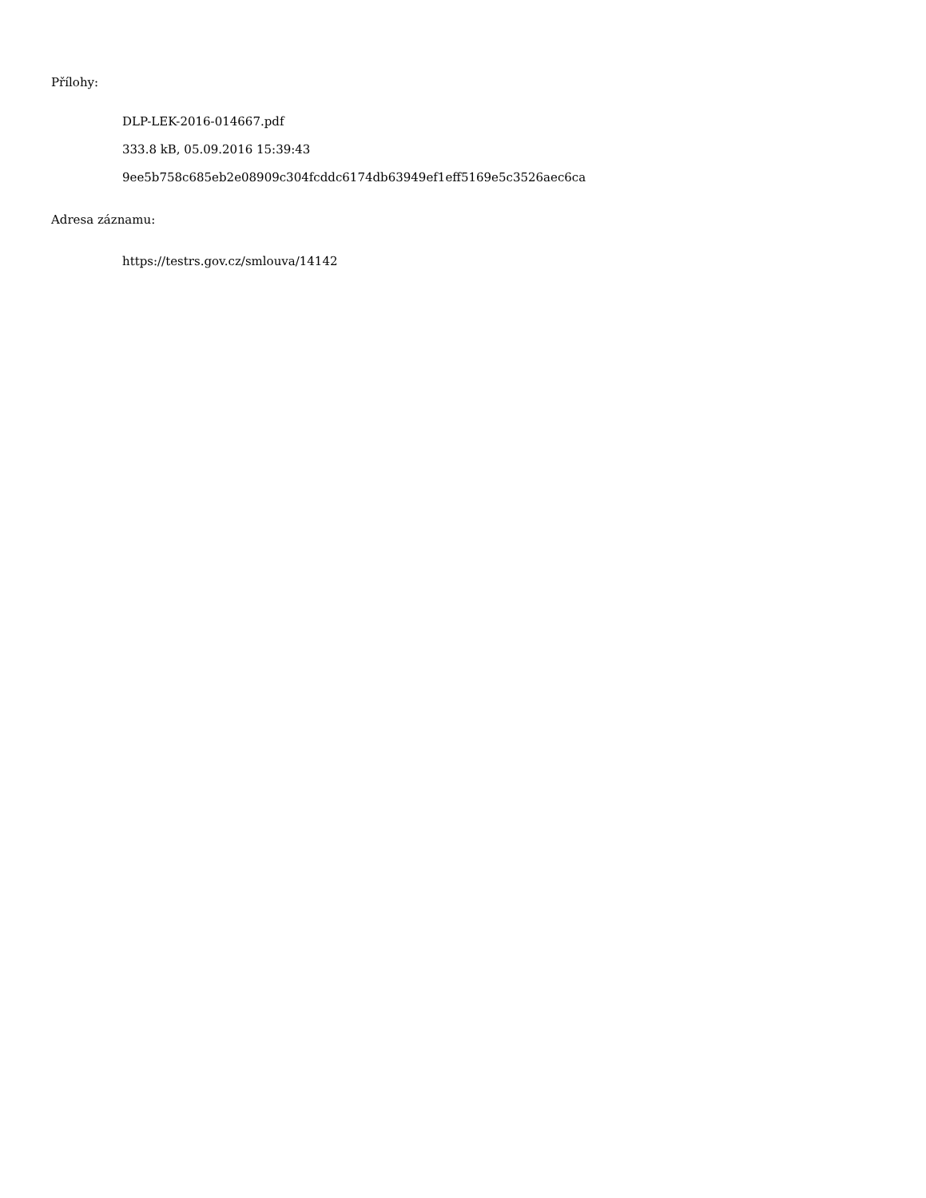Přílohy:
DLP-LEK-2016-014667.pdf
333.8 kB, 05.09.2016 15:39:43
9ee5b758c685eb2e08909c304fcddc6174db63949ef1eff5169e5c3526aec6ca
Adresa záznamu:
https://testrs.gov.cz/smlouva/14142